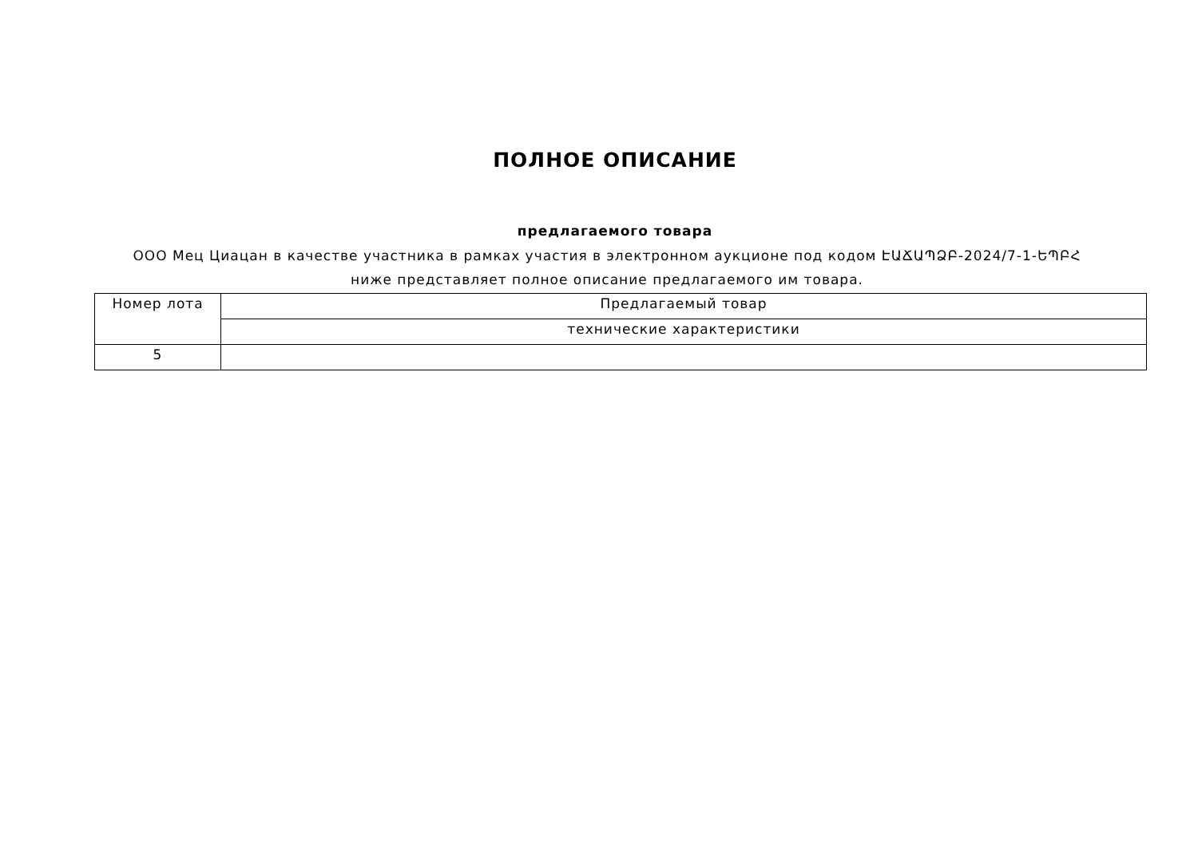ПОЛНОЕ ОПИСАНИЕ
предлагаемого товара
ООО Мец Циацан в качестве участника в рамках участия в электронном аукционе под кодом ԷԱՃԱՊՁԲ-2024/7-1-ԵՊԲՀ ниже представляет полное описание предлагаемого им товара.
| Номер лота | Предлагаемый товар |
| --- | --- |
| | технические характеристики |
| 5 | |